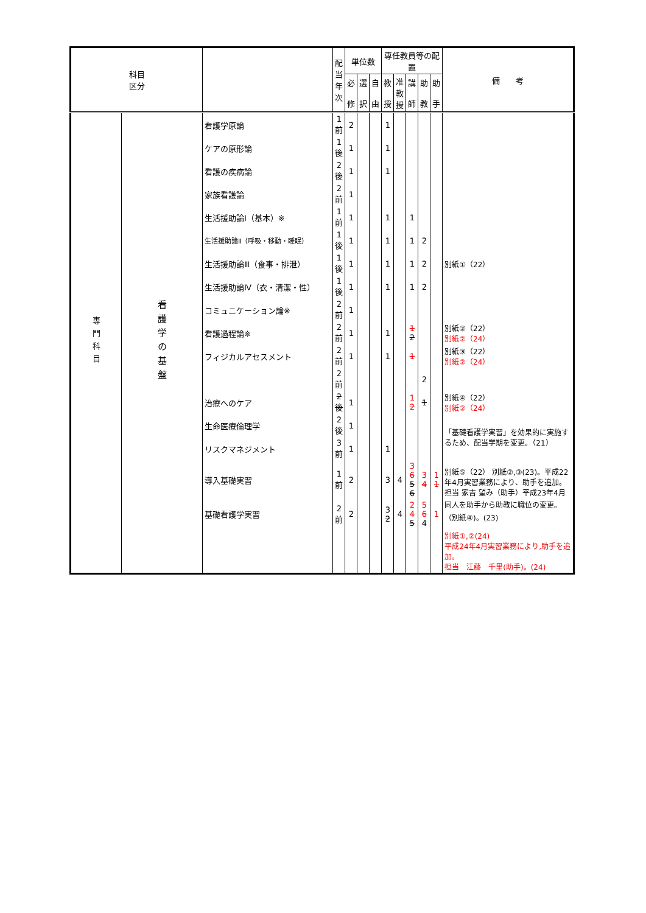| 科目 区分 | | | 配当 年次 | 単位数 | | | 専任教員等の配置 | | | | | 備 考 |
| --- | --- | --- | --- | --- | --- | --- | --- | --- | --- | --- | --- | --- |
| | | | | 必 修 | 選 択 | 自 由 | 教 授 | 准 教 授 | 講 師 | 助 教 | 助 手 | |
| 専門科目 | 看護学の基盤 | 看護学原論 | 1前 | 2 | | | 1 | | | | | |
| | | ケアの原形論 | 1後 | 1 | | | 1 | | | | | |
| | | 看護の疾病論 | 2後 | 1 | | | 1 | | | | | |
| | | 家族看護論 | 2前 | 1 | | | | | | | | |
| | | 生活援助論Ⅰ（基本）※ | 1前 | 1 | | | 1 | | 1 | | | |
| | | 生活援助論Ⅱ（呼吸・移動・睡眠） | 1後 | 1 | | | 1 | | 1 | 2 | | 別紙①（22） |
| | | 生活援助論Ⅲ（食事・排泄） | 1後 | 1 | | | 1 | | 1 | 2 | | |
| | | 生活援助論Ⅳ（衣・清潔・性） | 1後 | 1 | | | 1 | | 1 | 2 | | |
| | | コミュニケーション論※ | 2前 | 1 | | | | | | | | |
| | | 看護過程論※ | 2前 | 1 | | | 1 | | 1 2 | | | 別紙②（22） 別紙②（24） |
| | | フィジカルアセスメント | 2前 | 1 | | | 1 | | 1 | | | 別紙③（22） 別紙②（24） |
| | | | 2前 | | | | | | | 2 | | |
| | | 治療へのケア | 2後 | 1 | | | | | 1 2 | 1 | | 別紙④（22） 別紙②（24） |
| | | 生命医療倫理学 | 2後 | 1 | | | | | | | | 「基礎看護学実習」を効果的に実施するため、配当学期を変更。（21） |
| | | リスクマネジメント | 3前 | 1 | | | 1 | | | | | |
| | | 導入基礎実習 | 1前 | 2 | | | 3 | 4 | 3 6 5 6 | 3 4 | 1 1 | 別紙⑤（22） 別紙②,③(23)。平成22年4月実習業務により、助手を追加。担当 家吉 望み（助手）平成23年4月同人を助手から助教に職位の変更。（別紙④)。(23) |
| | | 基礎看護学実習 | 2前 | 2 | | | 3 2 | 4 | 2 4 5 | 5 6 4 | 1 | |
| | | | | | | | | | | | | 別紙①,②(24) 平成24年4月実習業務により,助手を追加。 担当 江藤 千里(助手)。(24) |